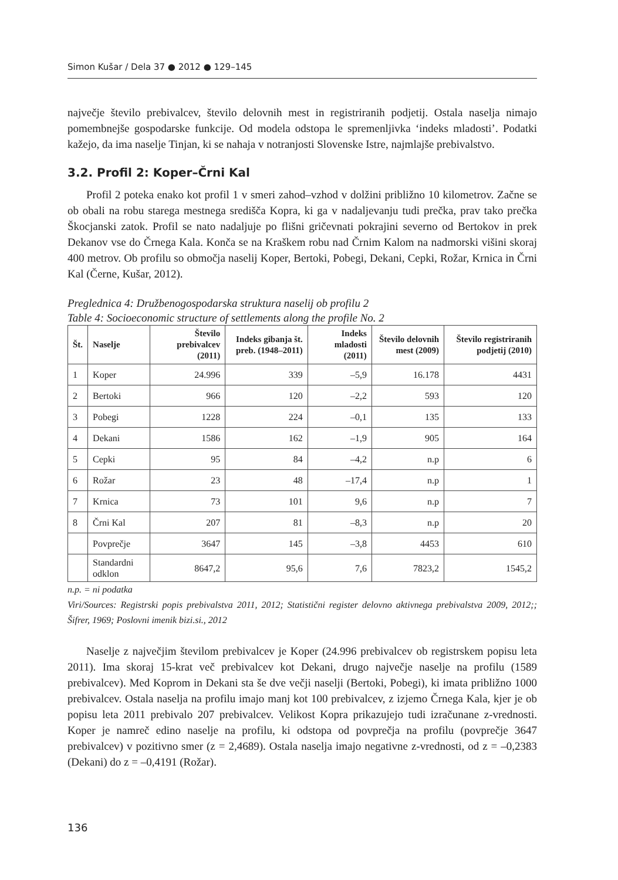Simon Kušar / Dela 37 ● 2012 ● 129–145
največje število prebivalcev, število delovnih mest in registriranih podjetij. Ostala naselja nimajo pomembnejše gospodarske funkcije. Od modela odstopa le spremenljivka ‘indeks mladosti’. Podatki kažejo, da ima naselje Tinjan, ki se nahaja v notranjosti Slovenske Istre, najmlajše prebivalstvo.
3.2. Profil 2: Koper–Črni Kal
Profil 2 poteka enako kot profil 1 v smeri zahod–vzhod v dolžini približno 10 kilometrov. Začne se ob obali na robu starega mestnega središča Kopra, ki ga v nadaljevanju tudi prečka, prav tako prečka Škocjanski zatok. Profil se nato nadaljuje po flišni gričevnati pokrajini severno od Bertokov in prek Dekanov vse do Črnega Kala. Konča se na Kraškem robu nad Črnim Kalom na nadmorski višini skoraj 400 metrov. Ob profilu so območja naselij Koper, Bertoki, Pobegi, Dekani, Cepki, Rožar, Krnica in Črni Kal (Černe, Kušar, 2012).
Preglednica 4: Družbenogospodarska struktura naselij ob profilu 2
Table 4: Socioeconomic structure of settlements along the profile No. 2
| Št. | Naselje | Število prebivalcev (2011) | Indeks gibanja št. preb. (1948–2011) | Indeks mladosti (2011) | Število delovnih mest (2009) | Število registriranih podjetij (2010) |
| --- | --- | --- | --- | --- | --- | --- |
| 1 | Koper | 24.996 | 339 | –5,9 | 16.178 | 4431 |
| 2 | Bertoki | 966 | 120 | –2,2 | 593 | 120 |
| 3 | Pobegi | 1228 | 224 | –0,1 | 135 | 133 |
| 4 | Dekani | 1586 | 162 | –1,9 | 905 | 164 |
| 5 | Cepki | 95 | 84 | –4,2 | n.p | 6 |
| 6 | Rožar | 23 | 48 | –17,4 | n.p | 1 |
| 7 | Krnica | 73 | 101 | 9,6 | n.p | 7 |
| 8 | Črni Kal | 207 | 81 | –8,3 | n.p | 20 |
| | Povprečje | 3647 | 145 | –3,8 | 4453 | 610 |
| | Standardni odklon | 8647,2 | 95,6 | 7,6 | 7823,2 | 1545,2 |
n.p. = ni podatka
Viri/Sources: Registrski popis prebivalstva 2011, 2012; Statistični register delovno aktivnega prebivalstva 2009, 2012;; Šifrer, 1969; Poslovni imenik bizi.si., 2012
Naselje z največjim številom prebivalcev je Koper (24.996 prebivalcev ob registrskem popisu leta 2011). Ima skoraj 15-krat več prebivalcev kot Dekani, drugo največje naselje na profilu (1589 prebivalcev). Med Koprom in Dekani sta še dve večji naselji (Bertoki, Pobegi), ki imata približno 1000 prebivalcev. Ostala naselja na profilu imajo manj kot 100 prebivalcev, z izjemo Črnega Kala, kjer je ob popisu leta 2011 prebivalo 207 prebivalcev. Velikost Kopra prikazujejo tudi izračunane z-vrednosti. Koper je namreč edino naselje na profilu, ki odstopa od povprečja na profilu (povprečje 3647 prebivalcev) v pozitivno smer (z = 2,4689). Ostala naselja imajo negativne z-vrednosti, od z = –0,2383 (Dekani) do z = –0,4191 (Rožar).
136